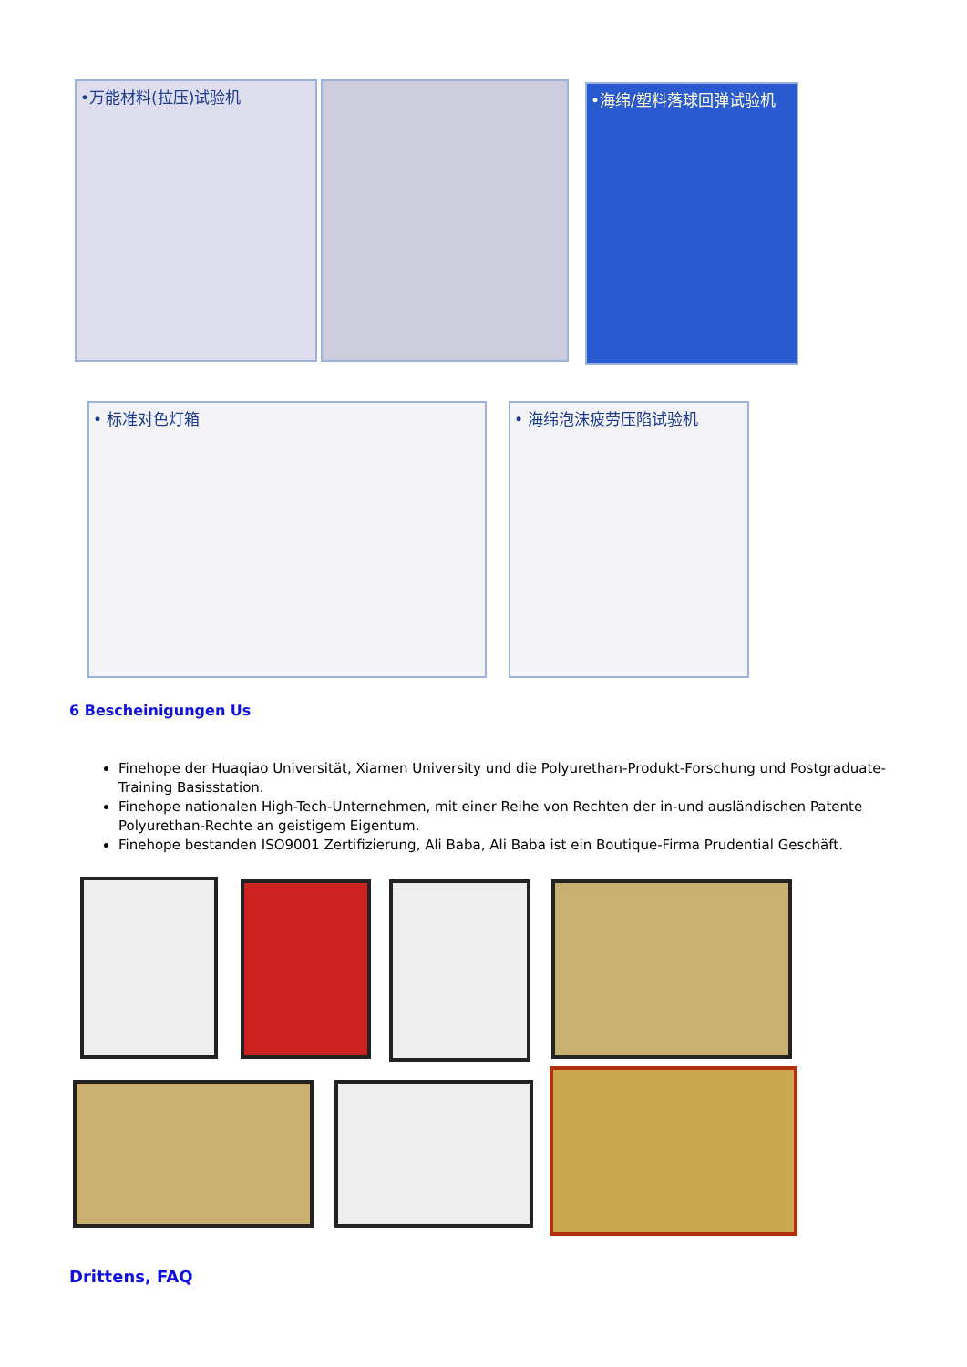•万能材料(拉压)试验机 •海绵/塑料落球回弹试验机
• 标准对色灯箱 • 海绵泡沫疲劳压陷试验机
6 Bescheinigungen Us
Finehope der Huaqiao Universität, Xiamen University und die Polyurethan-Produkt-Forschung und Postgraduate-Training Basisstation.
Finehope nationalen High-Tech-Unternehmen, mit einer Reihe von Rechten der in-und ausländischen Patente Polyurethan-Rechte an geistigem Eigentum.
Finehope bestanden ISO9001 Zertifizierung, Ali Baba, Ali Baba ist ein Boutique-Firma Prudential Geschäft.
Drittens, FAQ